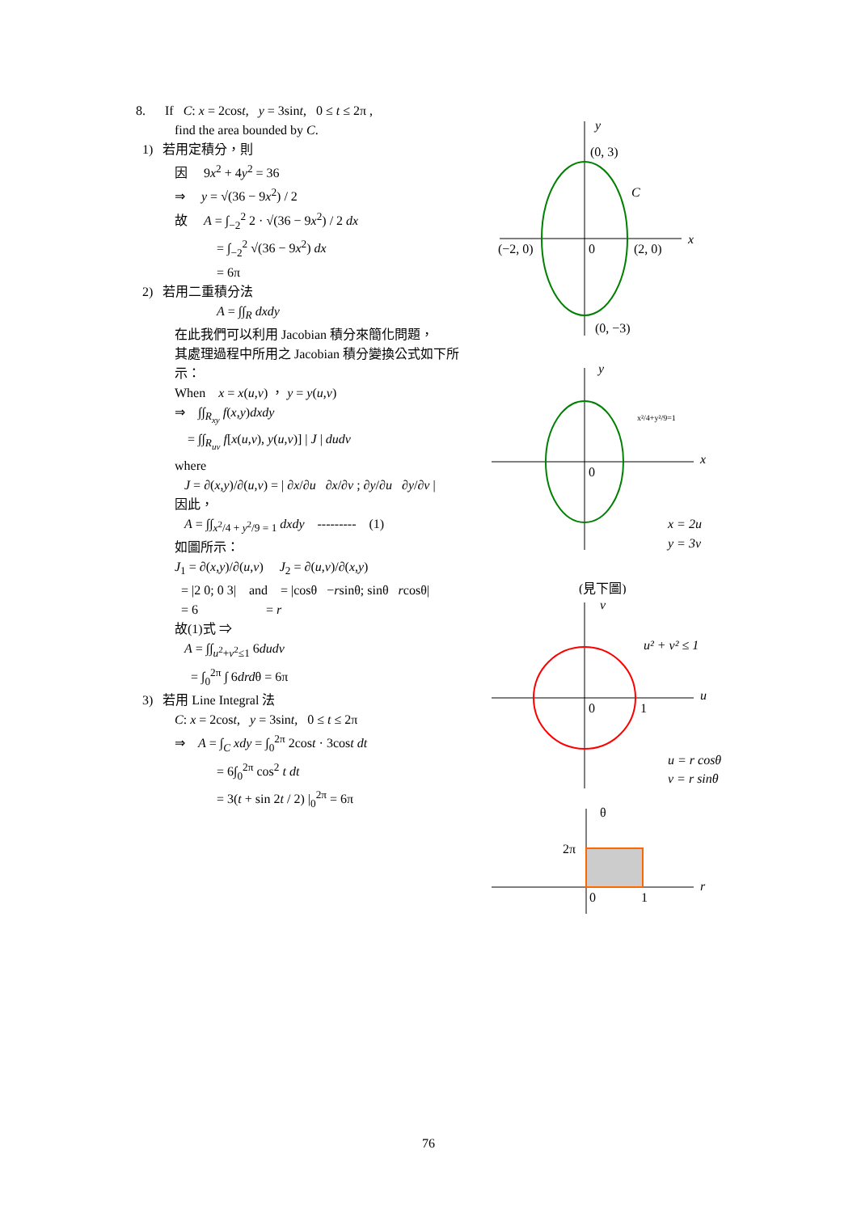8. If C: x = 2cost, y = 3sint, 0 ≤ t ≤ 2π ,
find the area bounded by C.
1) 若用定積分，則
因 9x<sup>2</sup> + 4y<sup>2</sup> = 36
⇒ y = √(36 − 9x<sup>2</sup>) / 2
故 A = ∫<sub>−2</sub><sup>2</sup> 2 · √(36 − 9x<sup>2</sup>) / 2 dx
= ∫<sub>−2</sub><sup>2</sup> √(36 − 9x<sup>2</sup>) dx
= 6π
2) 若用二重積分法
A = ∫∫<sub>R</sub> dxdy
在此我們可以利用 Jacobian 積分來簡化問題，
其處理過程中所用之 Jacobian 積分變換公式如下所示：
When x = x(u,v) ， y = y(u,v)
⇒ ∫∫<sub>R<sub>xy</sub></sub> f(x,y)dxdy
= ∫∫<sub>R<sub>uv</sub></sub> f[x(u,v), y(u,v)] | J | dudv
where
J = ∂(x,y)/∂(u,v) = | ∂x/∂u ∂x/∂v ; ∂y/∂u ∂y/∂v |
因此，
A = ∫∫<sub>x<sup>2</sup>/4 + y<sup>2</sup>/9 = 1</sub> dxdy --------- (1)
如圖所示：
J<sub>1</sub> = ∂(x,y)/∂(u,v) J<sub>2</sub> = ∂(u,v)/∂(x,y)
= |2 0; 0 3| and = |cosθ −rsinθ; sinθ rcosθ|
= 6 = r
故(1)式 ⇒
A = ∫∫<sub>u<sup>2</sup>+v<sup>2</sup>≤1</sub> 6dudv
= ∫<sub>0</sub><sup>2π</sup> ∫ 6drdθ = 6π
3) 若用 Line Integral 法
C: x = 2cost, y = 3sint, 0 ≤ t ≤ 2π
⇒ A = ∫<sub>C</sub> xdy = ∫<sub>0</sub><sup>2π</sup> 2cost · 3cost dt
= 6∫<sub>0</sub><sup>2π</sup> cos<sup>2</sup> t dt
= 3(t + sin 2t / 2) |<sub>0</sub><sup>2π</sup> = 6π
x
y
(0, 3)
C
(−2, 0)
0
(2, 0)
(0, −3)
x
y
0
x²/4+y²/9=1
x = 2u
y = 3v
(見下圖)
u
v
0
1
u² + v² ≤ 1
u = r cosθ
v = r sinθ
r
θ
2π
0
1
76